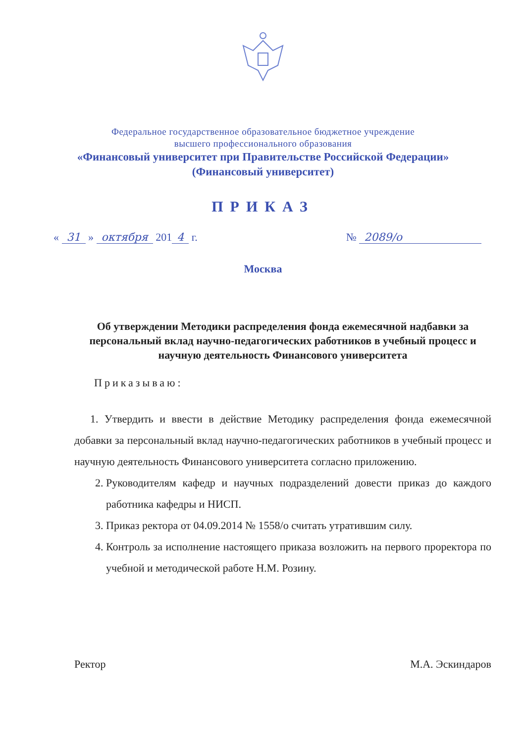Федеральное государственное образовательное бюджетное учреждение
высшего профессионального образования
«Финансовый университет при Правительстве Российской Федерации»
(Финансовый университет)
ПРИКАЗ
« 31 » октября 201 4 г. № 2089/о
Москва
Об утверждении Методики распределения фонда ежемесячной надбавки за персональный вклад научно-педагогических работников в учебный процесс и научную деятельность Финансового университета
Приказываю:
1. Утвердить и ввести в действие Методику распределения фонда ежемесячной добавки за персональный вклад научно-педагогических работников в учебный процесс и научную деятельность Финансового университета согласно приложению.
2. Руководителям кафедр и научных подразделений довести приказ до каждого работника кафедры и НИСП.
3. Приказ ректора от 04.09.2014 № 1558/о считать утратившим силу.
4. Контроль за исполнение настоящего приказа возложить на первого проректора по учебной и методической работе Н.М. Розину.
Ректор М.А. Эскиндаров